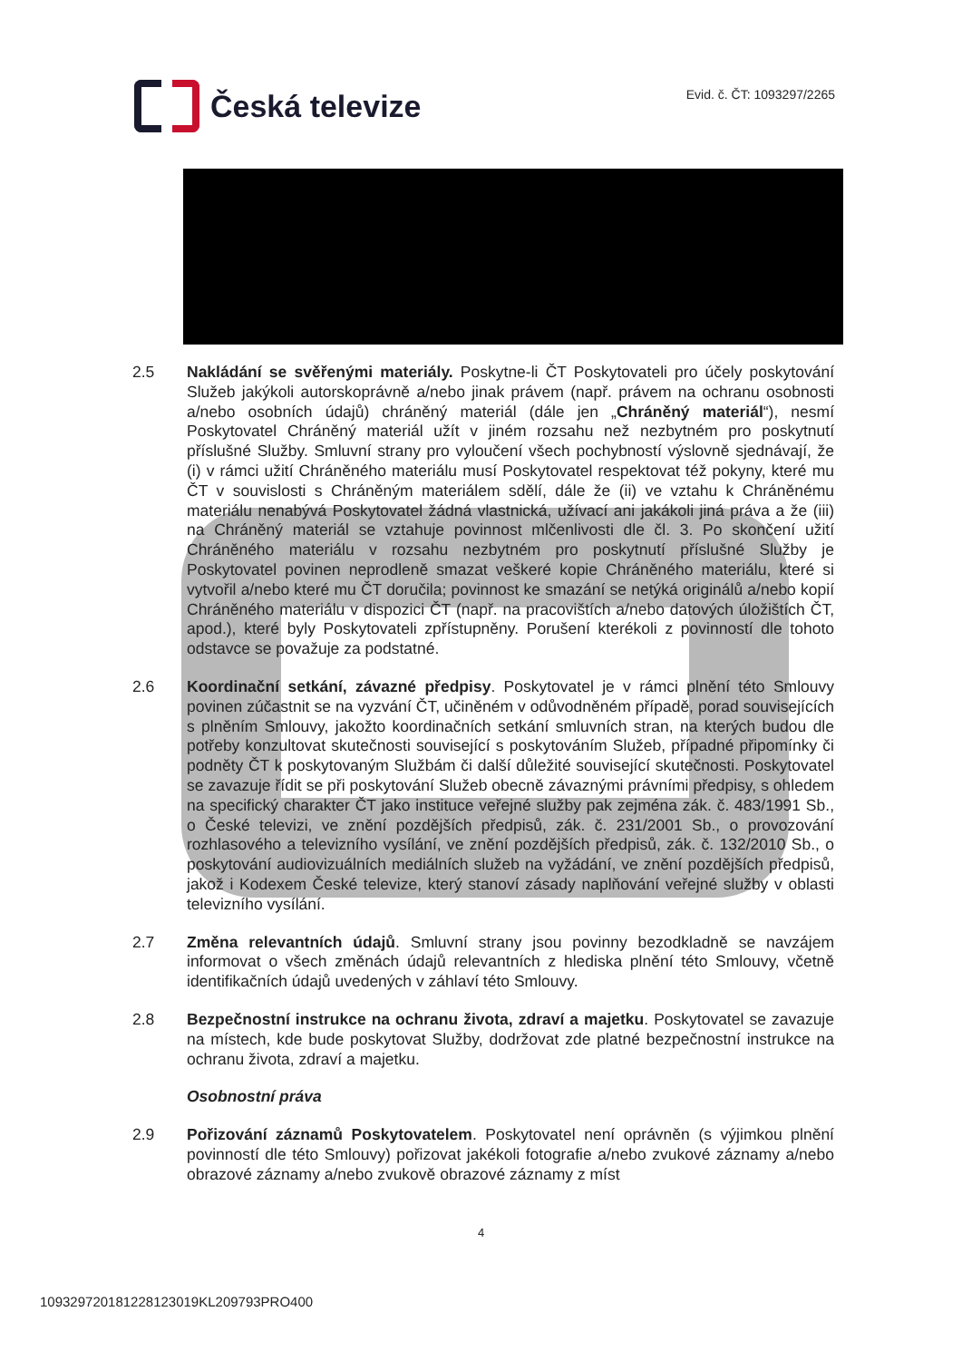Česká televize
Evid. č. ČT: 1093297/2265
2.5 Nakládání se svěřenými materiály. Poskytne-li ČT Poskytovateli pro účely poskytování Služeb jakýkoli autorskoprávně a/nebo jinak právem (např. právem na ochranu osobnosti a/nebo osobních údajů) chráněný materiál (dále jen „Chráněný materiál“), nesmí Poskytovatel Chráněný materiál užít v jiném rozsahu než nezbytném pro poskytnutí příslušné Služby. Smluvní strany pro vyloučení všech pochybností výslovně sjednávají, že (i) v rámci užití Chráněného materiálu musí Poskytovatel respektovat též pokyny, které mu ČT v souvislosti s Chráněným materiálem sdělí, dále že (ii) ve vztahu k Chráněnému materiálu nenabývá Poskytovatel žádná vlastnická, užívací ani jakákoli jiná práva a že (iii) na Chráněný materiál se vztahuje povinnost mlčenlivosti dle čl. 3. Po skončení užití Chráněného materiálu v rozsahu nezbytném pro poskytnutí příslušné Služby je Poskytovatel povinen neprodleně smazat veškeré kopie Chráněného materiálu, které si vytvořil a/nebo které mu ČT doručila; povinnost ke smazání se netýká originálů a/nebo kopií Chráněného materiálu v dispozici ČT (např. na pracovištích a/nebo datových úložištích ČT, apod.), které byly Poskytovateli zpřístupněny. Porušení kterékoli z povinností dle tohoto odstavce se považuje za podstatné.
2.6 Koordinační setkání, závazné předpisy. Poskytovatel je v rámci plnění této Smlouvy povinen zúčastnit se na vyzvání ČT, učiněném v odůvodněném případě, porad souvisejících s plněním Smlouvy, jakožto koordinačních setkání smluvních stran, na kterých budou dle potřeby konzultovat skutečnosti související s poskytováním Služeb, případné připomínky či podněty ČT k poskytovaným Službám či další důležité související skutečnosti. Poskytovatel se zavazuje řídit se při poskytování Služeb obecně závaznými právními předpisy, s ohledem na specifický charakter ČT jako instituce veřejné služby pak zejména zák. č. 483/1991 Sb., o České televizi, ve znění pozdějších předpisů, zák. č. 231/2001 Sb., o provozování rozhlasového a televizního vysílání, ve znění pozdějších předpisů, zák. č. 132/2010 Sb., o poskytování audiovizuálních mediálních služeb na vyžádání, ve znění pozdějších předpisů, jakož i Kodexem České televize, který stanoví zásady naplňování veřejné služby v oblasti televizního vysílání.
2.7 Změna relevantních údajů. Smluvní strany jsou povinny bezodkladně se navzájem informovat o všech změnách údajů relevantních z hlediska plnění této Smlouvy, včetně identifikačních údajů uvedených v záhlaví této Smlouvy.
2.8 Bezpečnostní instrukce na ochranu života, zdraví a majetku. Poskytovatel se zavazuje na místech, kde bude poskytovat Služby, dodržovat zde platné bezpečnostní instrukce na ochranu života, zdraví a majetku.
Osobnostní práva
2.9 Pořizování záznamů Poskytovatelem. Poskytovatel není oprávněn (s výjimkou plnění povinností dle této Smlouvy) pořizovat jakékoli fotografie a/nebo zvukové záznamy a/nebo obrazové záznamy a/nebo zvukově obrazové záznamy z míst
4
1093297201812281230​19KL209793PRO400